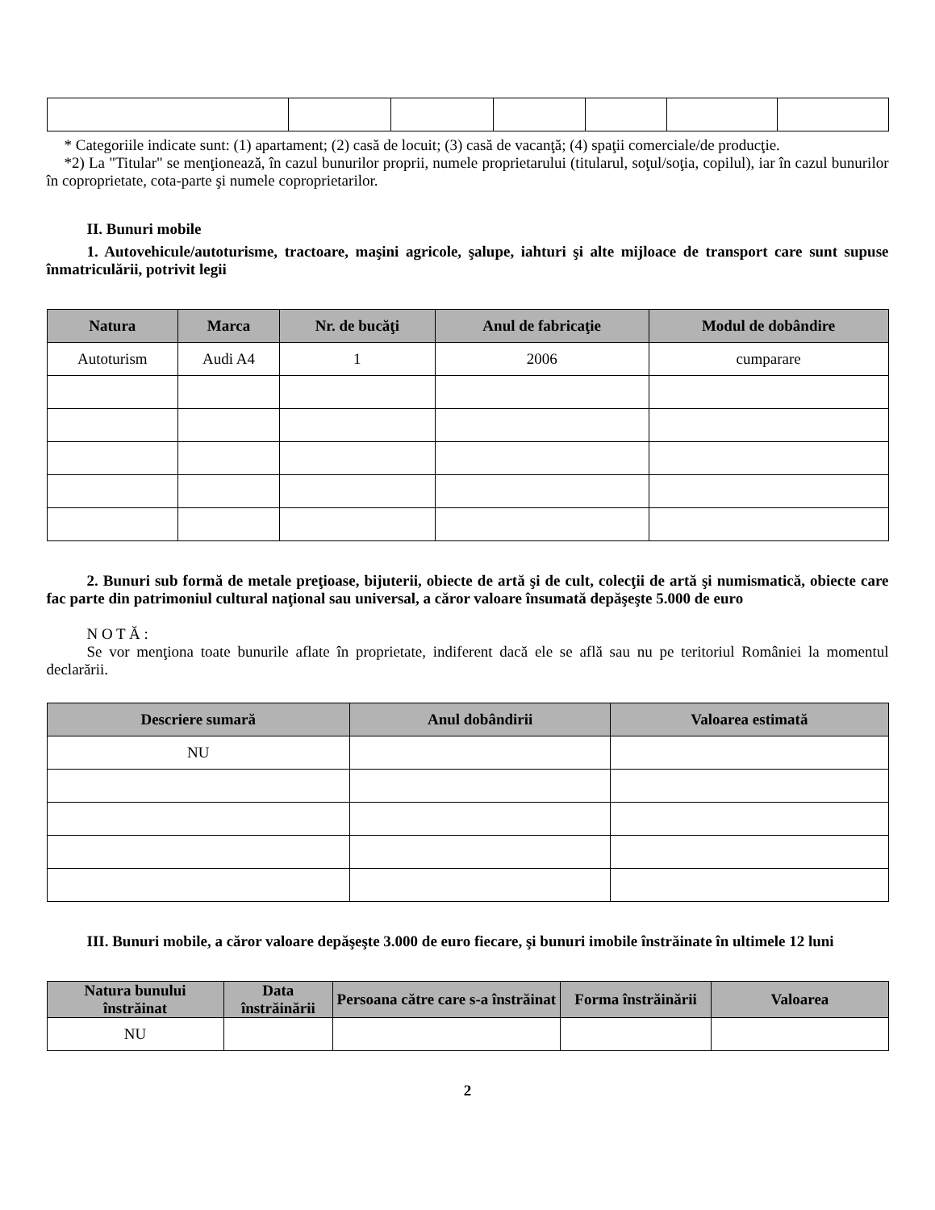* Categoriile indicate sunt: (1) apartament; (2) casă de locuit; (3) casă de vacanţă; (4) spaţii comerciale/de producţie.
*2) La "Titular" se menţionează, în cazul bunurilor proprii, numele proprietarului (titularul, soţul/soţia, copilul), iar în cazul bunurilor în coproprietate, cota-parte şi numele coproprietarilor.
II. Bunuri mobile
1. Autovehicule/autoturisme, tractoare, maşini agricole, şalupe, iahturi şi alte mijloace de transport care sunt supuse înmatriculării, potrivit legii
| Natura | Marca | Nr. de bucăţi | Anul de fabricaţie | Modul de dobândire |
| --- | --- | --- | --- | --- |
| Autoturism | Audi A4 | 1 | 2006 | cumparare |
2. Bunuri sub formă de metale preţioase, bijuterii, obiecte de artă şi de cult, colecţii de artă şi numismatică, obiecte care fac parte din patrimoniul cultural naţional sau universal, a căror valoare însumată depăşeşte 5.000 de euro
N O T Ă :
Se vor menţiona toate bunurile aflate în proprietate, indiferent dacă ele se află sau nu pe teritoriul României la momentul declarării.
| Descriere sumară | Anul dobândirii | Valoarea estimată |
| --- | --- | --- |
| NU | | |
III. Bunuri mobile, a căror valoare depăşeşte 3.000 de euro fiecare, şi bunuri imobile înstrăinate în ultimele 12 luni
| Natura bunului înstrăinat | Data înstrăinării | Persoana către care s-a înstrăinat | Forma înstrăinării | Valoarea |
| --- | --- | --- | --- | --- |
| NU | | | | |
2